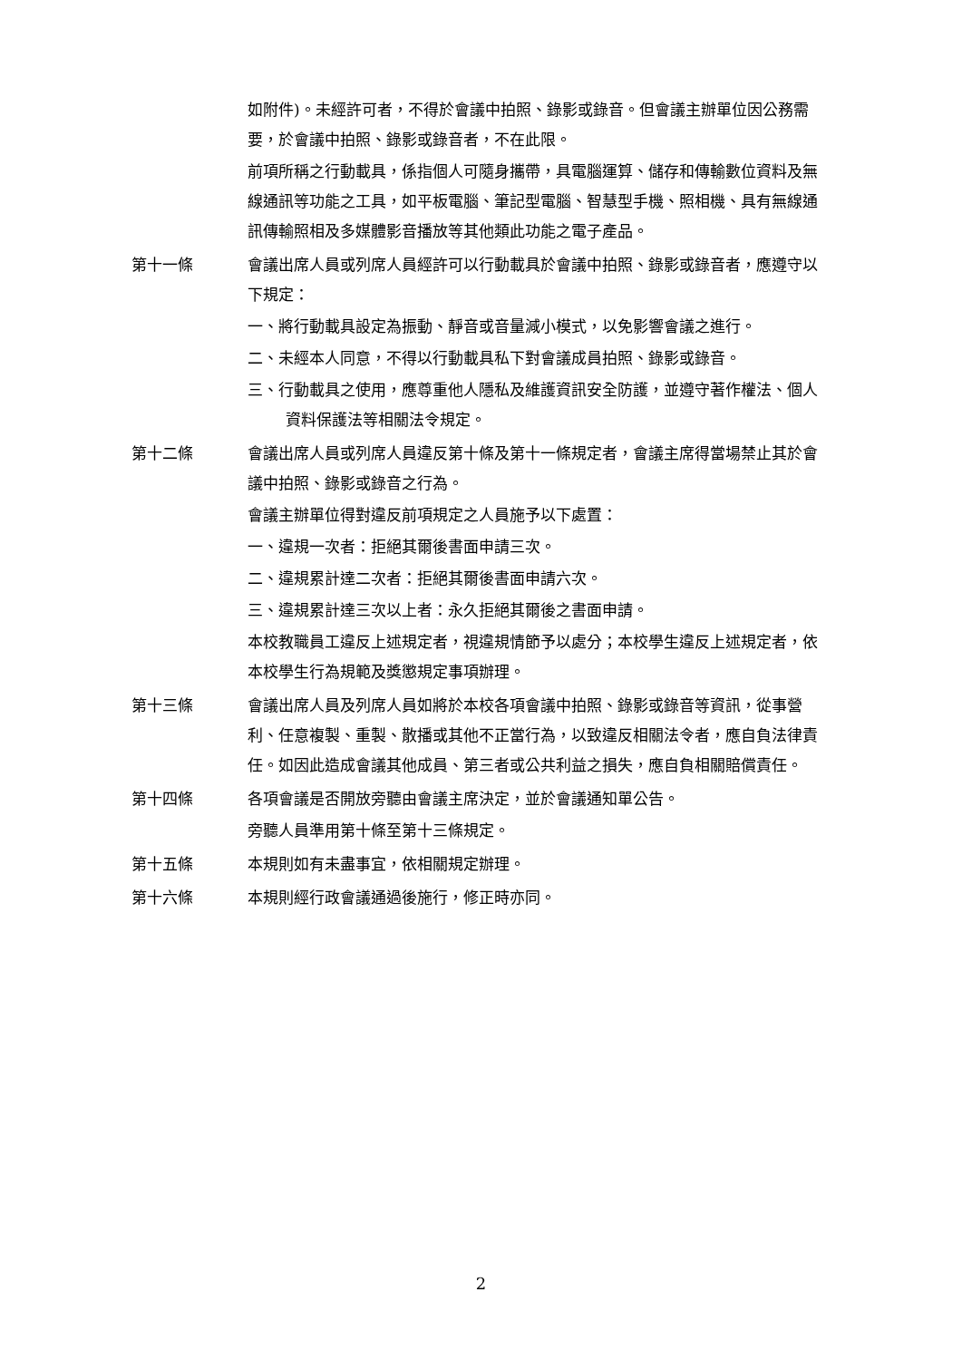如附件)。未經許可者，不得於會議中拍照、錄影或錄音。但會議主辦單位因公務需要，於會議中拍照、錄影或錄音者，不在此限。
前項所稱之行動載具，係指個人可隨身攜帶，具電腦運算、儲存和傳輸數位資料及無線通訊等功能之工具，如平板電腦、筆記型電腦、智慧型手機、照相機、具有無線通訊傳輸照相及多媒體影音播放等其他類此功能之電子產品。
第十一條 會議出席人員或列席人員經許可以行動載具於會議中拍照、錄影或錄音者，應遵守以下規定：
一、將行動載具設定為振動、靜音或音量減小模式，以免影響會議之進行。
二、未經本人同意，不得以行動載具私下對會議成員拍照、錄影或錄音。
三、行動載具之使用，應尊重他人隱私及維護資訊安全防護，並遵守著作權法、個人資料保護法等相關法令規定。
第十二條 會議出席人員或列席人員違反第十條及第十一條規定者，會議主席得當場禁止其於會議中拍照、錄影或錄音之行為。
會議主辦單位得對違反前項規定之人員施予以下處置：
一、違規一次者：拒絕其爾後書面申請三次。
二、違規累計達二次者：拒絕其爾後書面申請六次。
三、違規累計達三次以上者：永久拒絕其爾後之書面申請。
本校教職員工違反上述規定者，視違規情節予以處分；本校學生違反上述規定者，依本校學生行為規範及獎懲規定事項辦理。
第十三條 會議出席人員及列席人員如將於本校各項會議中拍照、錄影或錄音等資訊，從事營利、任意複製、重製、散播或其他不正當行為，以致違反相關法令者，應自負法律責任。如因此造成會議其他成員、第三者或公共利益之損失，應自負相關賠償責任。
第十四條 各項會議是否開放旁聽由會議主席決定，並於會議通知單公告。
旁聽人員準用第十條至第十三條規定。
第十五條 本規則如有未盡事宜，依相關規定辦理。
第十六條 本規則經行政會議通過後施行，修正時亦同。
2